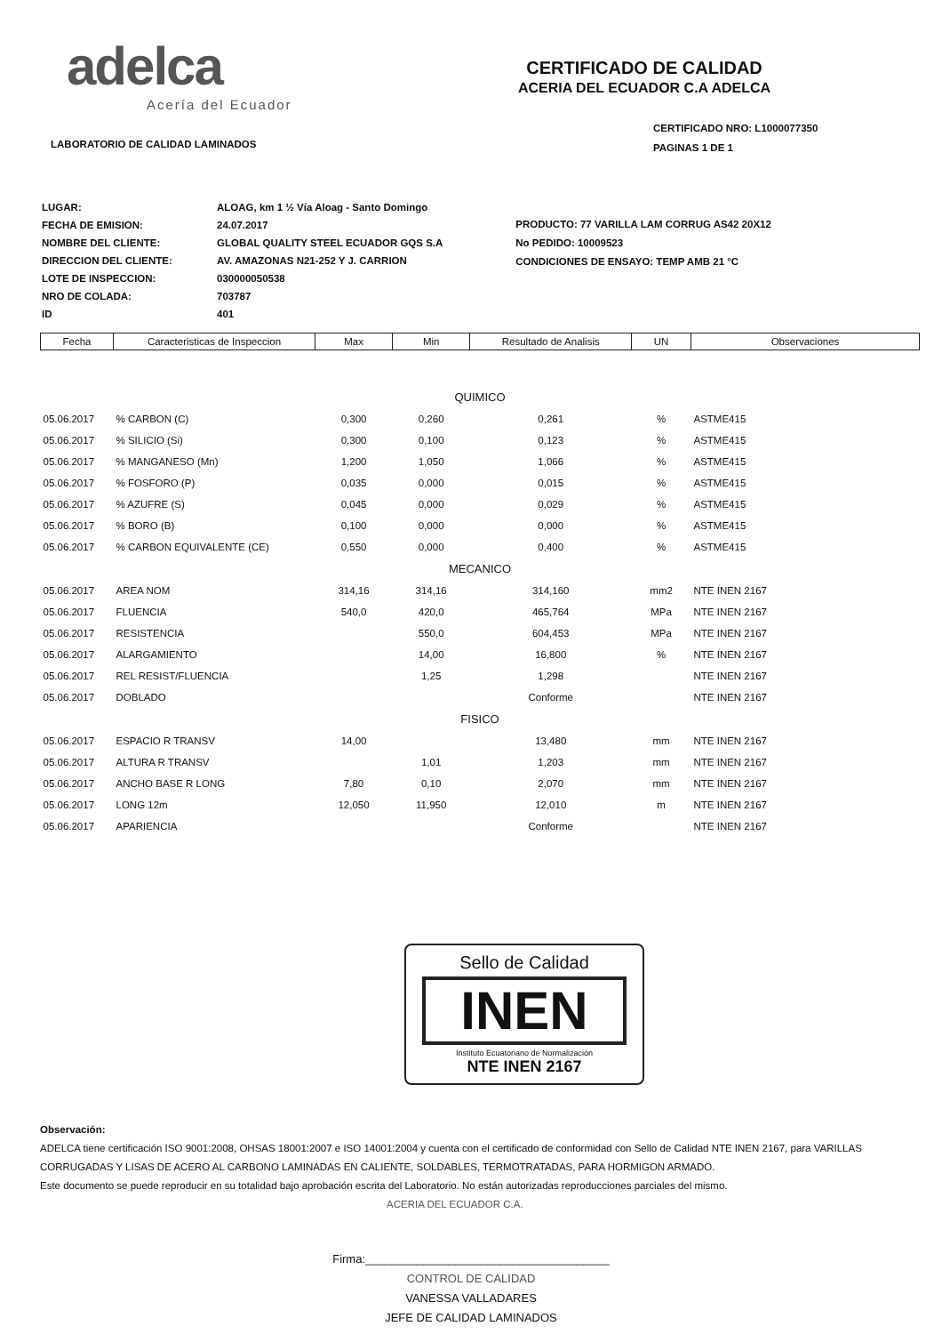adelca
Acería del Ecuador
LABORATORIO DE CALIDAD LAMINADOS
CERTIFICADO DE CALIDAD
ACERIA DEL ECUADOR C.A ADELCA
CERTIFICADO NRO: L1000077350
PAGINAS 1 DE 1
| LUGAR: | ALOAG, km 1 ½ Vía Aloag - Santo Domingo |
| FECHA DE EMISION: | 24.07.2017 |
| NOMBRE DEL CLIENTE: | GLOBAL QUALITY STEEL ECUADOR GQS S.A |
| DIRECCION DEL CLIENTE: | AV. AMAZONAS N21-252 Y J. CARRION |
| LOTE DE INSPECCION: | 030000050538 |
| NRO DE COLADA: | 703787 |
| ID | 401 |
PRODUCTO: 77 VARILLA LAM CORRUG AS42 20X12
No PEDIDO: 10009523
CONDICIONES DE ENSAYO: TEMP AMB 21 °C
| Fecha | Caracteristicas de Inspeccion | Max | Min | Resultado de Analisis | UN | Observaciones |
| --- | --- | --- | --- | --- | --- | --- |
| QUIMICO | | | | | | |
| 05.06.2017 | % CARBON (C) | 0,300 | 0,260 | 0,261 | % | ASTME415 |
| 05.06.2017 | % SILICIO (Si) | 0,300 | 0,100 | 0,123 | % | ASTME415 |
| 05.06.2017 | % MANGANESO (Mn) | 1,200 | 1,050 | 1,066 | % | ASTME415 |
| 05.06.2017 | % FOSFORO (P) | 0,035 | 0,000 | 0,015 | % | ASTME415 |
| 05.06.2017 | % AZUFRE (S) | 0,045 | 0,000 | 0,029 | % | ASTME415 |
| 05.06.2017 | % BORO (B) | 0,100 | 0,000 | 0,000 | % | ASTME415 |
| 05.06.2017 | % CARBON EQUIVALENTE (CE) | 0,550 | 0,000 | 0,400 | % | ASTME415 |
| MECANICO | | | | | | |
| 05.06.2017 | AREA NOM | 314,16 | 314,16 | 314,160 | mm2 | NTE INEN 2167 |
| 05.06.2017 | FLUENCIA | 540,0 | 420,0 | 465,764 | MPa | NTE INEN 2167 |
| 05.06.2017 | RESISTENCIA | | 550,0 | 604,453 | MPa | NTE INEN 2167 |
| 05.06.2017 | ALARGAMIENTO | | 14,00 | 16,800 | % | NTE INEN 2167 |
| 05.06.2017 | REL RESIST/FLUENCIA | | 1,25 | 1,298 | | NTE INEN 2167 |
| 05.06.2017 | DOBLADO | | | Conforme | | NTE INEN 2167 |
| FISICO | | | | | | |
| 05.06.2017 | ESPACIO R TRANSV | 14,00 | | 13,480 | mm | NTE INEN 2167 |
| 05.06.2017 | ALTURA R TRANSV | | 1,01 | 1,203 | mm | NTE INEN 2167 |
| 05.06.2017 | ANCHO BASE R LONG | 7,80 | 0,10 | 2,070 | mm | NTE INEN 2167 |
| 05.06.2017 | LONG 12m | 12,050 | 11,950 | 12,010 | m | NTE INEN 2167 |
| 05.06.2017 | APARIENCIA | | | Conforme | | NTE INEN 2167 |
Sello de Calidad
INEN
Instituto Ecuatoriano de Normalización
NTE INEN 2167
Observación:
ADELCA tiene certificación ISO 9001:2008, OHSAS 18001:2007 e ISO 14001:2004 y cuenta con el certificado de conformidad con Sello de Calidad NTE INEN 2167, para VARILLAS CORRUGADAS Y LISAS DE ACERO AL CARBONO LAMINADAS EN CALIENTE, SOLDABLES, TERMOTRATADAS, PARA HORMIGON ARMADO.
Este documento se puede reproducir en su totalidad bajo aprobación escrita del Laboratorio. No están autorizadas reproducciones parciales del mismo.
ACERIA DEL ECUADOR C.A.
Firma:______________________________________
CONTROL DE CALIDAD
VANESSA VALLADARES
JEFE DE CALIDAD LAMINADOS